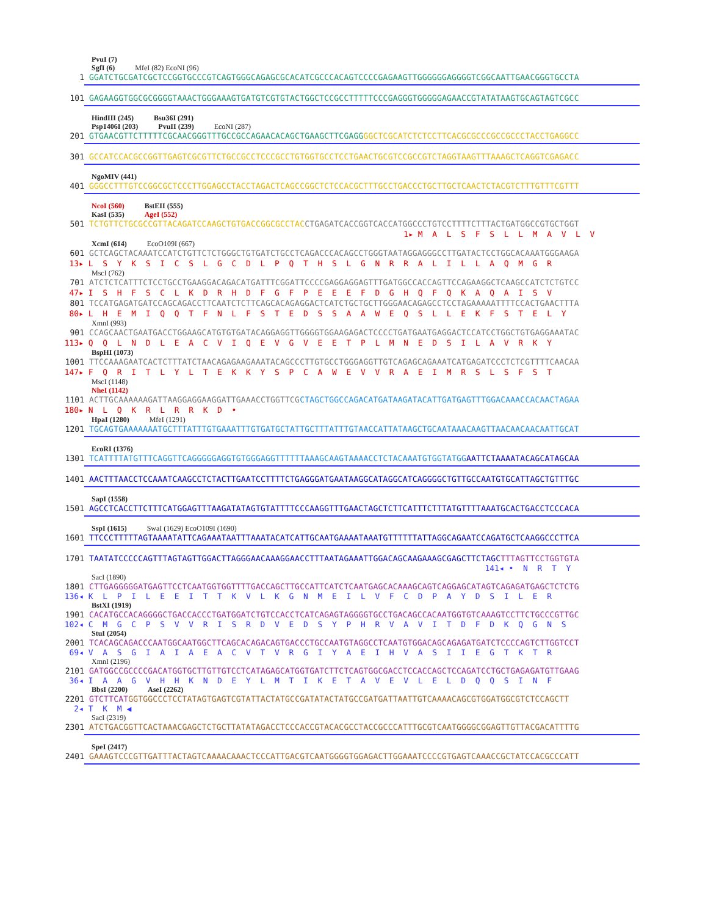PvuI (7)
SgfI (6) MfeI (82) EcoNI (96)
1 GGATCTGCGATCGCTCCGGTGCCCGTCAGTGGGCAGAGCGCACATCGCCCACAGTCCCCGAGAAGTTGGGGGGAGGGGTCGGCAATTGAACGGGTGCCTA
101 GAGAAGGTGGCGCGGGGTAAACTGGGAAAGTGATGTCGTGTACTGGCTCCGCCTTTTTCCCGAGGGTGGGGGAGAACCGTATATAAGTGCAGTAGTCGCC
HindIII (245) Bsu36I (291)
Psp1406I (203) PvuII (239) EcoNI (287)
201 GTGAACGTTCTTTTTCGCAACGGGTTTGCCGCCAGAACACAGCTGAAGCTTCGAGG GGCTCGCATCTCTCCTTCACGCGCCCGCCGCCCTACCTGAGGCC
301 GCCATCCACGCCGGTTGAGTCGCGTTCTGCCGCCTCCCGCCTGTGGTGCCTCCTGAACTGCGTCCGCCGTCTAGGTAAGTTTAAAGCTCAGGTCGAGACC
NgoMIV (441)
401 GGGCCTTTGTCCGGCGCTCCCTTGGAGCCTACCTAGACTCAGCCGGCTCTCCACGCTTTGCCTGACCCTGCTTGCTCAACTCTACGTCTTTGTTTCGTTT
NcoI (560) BstEII (555)
KasI (535) AgeI (552)
501 TCTGTTCTGCGCCGTTACAGATCCAAGCTGTGACCGGCGCCTAC CTGAGATCACCGGTCACCATGGCCCTGTCCTTTTCTTTACTGATGGCCGTGCTGGT
1▸ M A L S F S L L M A V L V
XcmI (614) EcoO109I (667)
601 GCTCAGCTACAAATCCATCTGTTCTCTGGGCTGTGATCTGCCTCAGACCCACAGCCTGGGTAATAGGAGGGCCTTGATACTCCTGGCACAAATGGGAAGA
13▸ L S Y K S I C S L G C D L P Q T H S L G N R R A L I L L A Q M G R
MscI (762)
701 ATCTCTCATTTCTCCTGCCTGAAGGACAGACATGATTTCGGATTCCCCGAGGAGGAGTTTGATGGCCACCAGTTCCAGAAGGCTCAAGCCATCTCTGTCC
47▸ I S H F S C L K D R H D F G F P E E E F D G H Q F Q K A Q A I S V
801 TCCATGAGATGATCCAGCAGACCTTCAATCTCTTCAGCACAGAGGACTCATCTGCTGCTTGGGAACAGAGCCTCCTAGAAAAATTTTCCACTGAACTTTA
80▸ L H E M I Q Q T F N L F S T E D S S A A W E Q S L L E K F S T E L Y
XmnI (993)
901 CCAGCAACTGAATGACCTGGAAGCATGTGTGATACAGGAGGTTGGGGTGGAAGAGACTCCCCTGATGAATGAGGACTCCATCCTGGCTGTGAGGAAATAC
113▸ Q Q L N D L E A C V I Q E V G V E E T P L M N E D S I L A V R K Y
BspHI (1073)
1001 TTCCAAAGAATCACTCTTTATCTAACAGAGAAGAAATACAGCCCTTGTGCCTGGGAGGTTGTCAGAGCAGAAATCATGAGATCCCTCTCGTTTTCAACAA
147▸ F Q R I T L Y L T E K K Y S P C A W E V V R A E I M R S L S F S T
MscI (1148)
NheI (1142)
1101 ACTTGCAAAAAAGATTAAGGAGGAAGGATTGAAACCTGGTTCG CTAGCTGGCCAGACATGATAAGATACATTGATGAGTTTGGACAAACCACAACTAGAA
180▸ N L Q K R L R R K D •
HpaI (1280) MfeI (1291)
1201 TGCAGTGAAAAAAATGCTTTATTTGTGAAATTTGTGATGCTATTGCTTTATTTGTAACCATTATAAGCTGCAATAAACAAGTTAACAACAACAATTGCAT
EcoRI (1376)
1301 TCATTTTATGTTTCAGGTTCAGGGGGAGGTGTGGGAGGTTTTTTAAAGCAAGTAAAACCTCTACAAATGTGGTATGG AATTCTAAAATACAGCATAGCAA
1401 AACTTTAACCTCCAAATCAAGCCTCTACTTGAATCCTTTTCTGAGGGATGAATAAGGCATAGGCATCAGGGGCTGTTGCCAATGTGCATTAGCTGTTTGC
SapI (1558)
1501 AGCCTCACCTTCTTTCATGGAGTTTAAGATATAGTGTATTTTCCCAAGGTTTGAACTAGCTCTTCATTTCTTTATGTTTTAAATGCACTGACCTCCCACA
SspI (1615) SwaI (1629) EcoO109I (1690)
1601 TTCCCTTTTTAGTAAAATATTCAGAAATAATTTAAATACATCATTGCAATGAAAATAAATGTTTTTTATTAGGCAGAATCCAGATGCTCAAGGCCCTTCA
1701 TAATATCCCCCAGTTTAGTAGTTGGACTTAGGGAACAAAGGAACCTTTAATAGAAATTGGACAGCAAGAAAGCGAGCTTCTAGC TTTAGTTCCTGGTGTA
141◂ • N R T Y
SacI (1890)
1801 CTTGAGGGGGATGAGTTCCTCAATGGTGGTTTTGACCAGCTTGCCATTCATCTCAATGAGCACAAAGCAGTCAGGAGCATAGTCAGAGATGAGCTCTCTG
136◂ K L P I L E E I T T K V L K G N M E I L V F C D P A Y D S I L E R
BstXI (1919)
1901 CACATGCCACAGGGGCTGACCACCCTGATGGATCTGTCCACCTCATCAGAGTAGGGGTGCCTGACAGCCACAATGGTGTCAAAGTCCTTCTGCCCGTTGC
102◂ C M G C P S V V R I S R D V E D S Y P H R V A V I T D F D K Q G N S
StuI (2054)
2001 TCACAGCAGACCCAATGGCAATGGCTTCAGCACAGACAGTGACCCTGCCAATGTAGGCCTCAATGTGGACAGCAGAGATGATCTCCCCAGTCTTGGTCCT
69◂ V A S G I A I A E A C V T V R G I Y A E I H V A S I I E G T K T R
XmnI (2196)
2101 GATGGCCGCCCCGACATGGTGCTTGTTGTCCTCATAGAGCATGGTGATCTTCTCAGTGGCGACCTCCACCAGCTCCAGATCCTGCTGAGAGATGTTGAAG
36◂ I A A G V H H K N D E Y L M T I K E T A V E V L E L D Q Q S I N F
BbsI (2200) AseI (2262)
2201 GTCTTCAT GGTGGCCCTCCTATAGTGAGTCGTATTACTATGCCGATATACTATGCCGATGATTAATTGTCAAAACAGCGTGGATGGCGTCTCCAGCTT
2◂ T K M ◀
SacI (2319)
2301 ATCTGACGGTTCACTAAACGAGCTCTGCTTATATAGACCTCCCACCGTACACGCCTACCGCCCATTTGCGTCAATGGGGCGGAGTTGTTACGACATTTTG
SpeI (2417)
2401 GAAAGTCCCGTTGATTTACTAGTCAAAACAAACTCCCATTGACGTCAATGGGGTGGAGACTTGGAAATCCCCGTGAGTCAAACCGCTATCCACGCCCATT